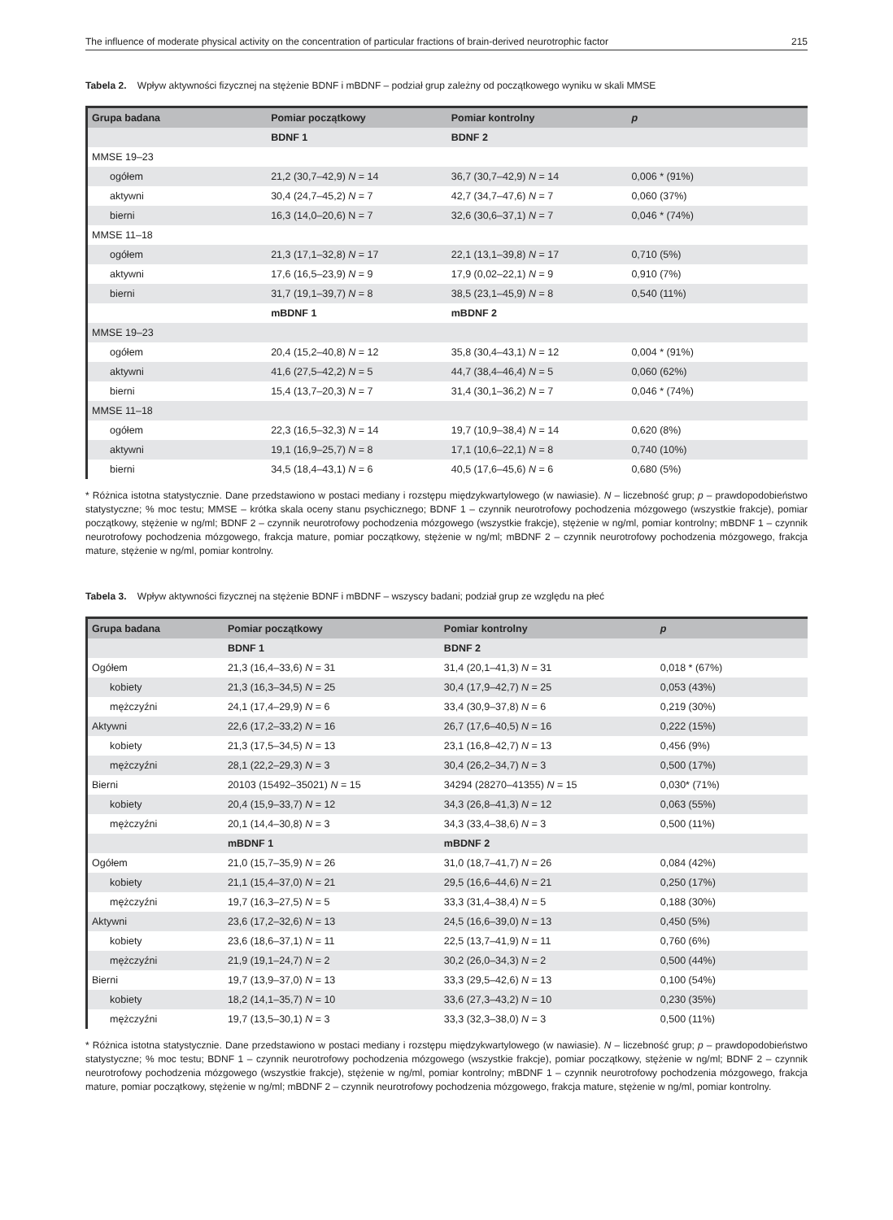The influence of moderate physical activity on the concentration of particular fractions of brain-derived neurotrophic factor 215
Tabela 2. Wpływ aktywności fizycznej na stężenie BDNF i mBDNF – podział grup zależny od początkowego wyniku w skali MMSE
| Grupa badana | Pomiar początkowy | Pomiar kontrolny | p |
| --- | --- | --- | --- |
| | BDNF 1 | BDNF 2 | |
| MMSE 19–23 | | | |
| ogółem | 21,2 (30,7–42,9) N = 14 | 36,7 (30,7–42,9) N = 14 | 0,006 * (91%) |
| aktywni | 30,4 (24,7–45,2) N = 7 | 42,7 (34,7–47,6) N = 7 | 0,060 (37%) |
| bierni | 16,3 (14,0–20,6) N = 7 | 32,6 (30,6–37,1) N = 7 | 0,046 * (74%) |
| MMSE 11–18 | | | |
| ogółem | 21,3 (17,1–32,8) N = 17 | 22,1 (13,1–39,8) N = 17 | 0,710 (5%) |
| aktywni | 17,6 (16,5–23,9) N = 9 | 17,9 (0,02–22,1) N = 9 | 0,910 (7%) |
| bierni | 31,7 (19,1–39,7) N = 8 | 38,5 (23,1–45,9) N = 8 | 0,540 (11%) |
| | mBDNF 1 | mBDNF 2 | |
| MMSE 19–23 | | | |
| ogółem | 20,4 (15,2–40,8) N = 12 | 35,8 (30,4–43,1) N = 12 | 0,004 * (91%) |
| aktywni | 41,6 (27,5–42,2) N = 5 | 44,7 (38,4–46,4) N = 5 | 0,060 (62%) |
| bierni | 15,4 (13,7–20,3) N = 7 | 31,4 (30,1–36,2) N = 7 | 0,046 * (74%) |
| MMSE 11–18 | | | |
| ogółem | 22,3 (16,5–32,3) N = 14 | 19,7 (10,9–38,4) N = 14 | 0,620 (8%) |
| aktywni | 19,1 (16,9–25,7) N = 8 | 17,1 (10,6–22,1) N = 8 | 0,740 (10%) |
| bierni | 34,5 (18,4–43,1) N = 6 | 40,5 (17,6–45,6) N = 6 | 0,680 (5%) |
* Różnica istotna statystycznie. Dane przedstawiono w postaci mediany i rozstępu międzykwartylowego (w nawiasie). N – liczebność grup; p – prawdopodobieństwo statystyczne; % moc testu; MMSE – krótka skala oceny stanu psychicznego; BDNF 1 – czynnik neurotrofowy pochodzenia mózgowego (wszystkie frakcje), pomiar początkowy, stężenie w ng/ml; BDNF 2 – czynnik neurotrofowy pochodzenia mózgowego (wszystkie frakcje), stężenie w ng/ml, pomiar kontrolny; mBDNF 1 – czynnik neurotrofowy pochodzenia mózgowego, frakcja mature, pomiar początkowy, stężenie w ng/ml; mBDNF 2 – czynnik neurotrofowy pochodzenia mózgowego, frakcja mature, stężenie w ng/ml, pomiar kontrolny.
Tabela 3. Wpływ aktywności fizycznej na stężenie BDNF i mBDNF – wszyscy badani; podział grup ze względu na płeć
| Grupa badana | Pomiar początkowy | Pomiar kontrolny | p |
| --- | --- | --- | --- |
| | BDNF 1 | BDNF 2 | |
| Ogółem | 21,3 (16,4–33,6) N = 31 | 31,4 (20,1–41,3) N = 31 | 0,018 * (67%) |
| kobiety | 21,3 (16,3–34,5) N = 25 | 30,4 (17,9–42,7) N = 25 | 0,053 (43%) |
| mężczyźni | 24,1 (17,4–29,9) N = 6 | 33,4 (30,9–37,8) N = 6 | 0,219 (30%) |
| Aktywni | 22,6 (17,2–33,2) N = 16 | 26,7 (17,6–40,5) N = 16 | 0,222 (15%) |
| kobiety | 21,3 (17,5–34,5) N = 13 | 23,1 (16,8–42,7) N = 13 | 0,456 (9%) |
| mężczyźni | 28,1 (22,2–29,3) N = 3 | 30,4 (26,2–34,7) N = 3 | 0,500 (17%) |
| Bierni | 20103 (15492–35021) N = 15 | 34294 (28270–41355) N = 15 | 0,030* (71%) |
| kobiety | 20,4 (15,9–33,7) N = 12 | 34,3 (26,8–41,3) N = 12 | 0,063 (55%) |
| mężczyźni | 20,1 (14,4–30,8) N = 3 | 34,3 (33,4–38,6) N = 3 | 0,500 (11%) |
| | mBDNF 1 | mBDNF 2 | |
| Ogółem | 21,0 (15,7–35,9) N = 26 | 31,0 (18,7–41,7) N = 26 | 0,084 (42%) |
| kobiety | 21,1 (15,4–37,0) N = 21 | 29,5 (16,6–44,6) N = 21 | 0,250 (17%) |
| mężczyźni | 19,7 (16,3–27,5) N = 5 | 33,3 (31,4–38,4) N = 5 | 0,188 (30%) |
| Aktywni | 23,6 (17,2–32,6) N = 13 | 24,5 (16,6–39,0) N = 13 | 0,450 (5%) |
| kobiety | 23,6 (18,6–37,1) N = 11 | 22,5 (13,7–41,9) N = 11 | 0,760 (6%) |
| mężczyźni | 21,9 (19,1–24,7) N = 2 | 30,2 (26,0–34,3) N = 2 | 0,500 (44%) |
| Bierni | 19,7 (13,9–37,0) N = 13 | 33,3 (29,5–42,6) N = 13 | 0,100 (54%) |
| kobiety | 18,2 (14,1–35,7) N = 10 | 33,6 (27,3–43,2) N = 10 | 0,230 (35%) |
| mężczyźni | 19,7 (13,5–30,1) N = 3 | 33,3 (32,3–38,0) N = 3 | 0,500 (11%) |
* Różnica istotna statystycznie. Dane przedstawiono w postaci mediany i rozstępu międzykwartylowego (w nawiasie). N – liczebność grup; p – prawdopodobieństwo statystyczne; % moc testu; BDNF 1 – czynnik neurotrofowy pochodzenia mózgowego (wszystkie frakcje), pomiar początkowy, stężenie w ng/ml; BDNF 2 – czynnik neurotrofowy pochodzenia mózgowego (wszystkie frakcje), stężenie w ng/ml, pomiar kontrolny; mBDNF 1 – czynnik neurotrofowy pochodzenia mózgowego, frakcja mature, pomiar początkowy, stężenie w ng/ml; mBDNF 2 – czynnik neurotrofowy pochodzenia mózgowego, frakcja mature, stężenie w ng/ml, pomiar kontrolny.